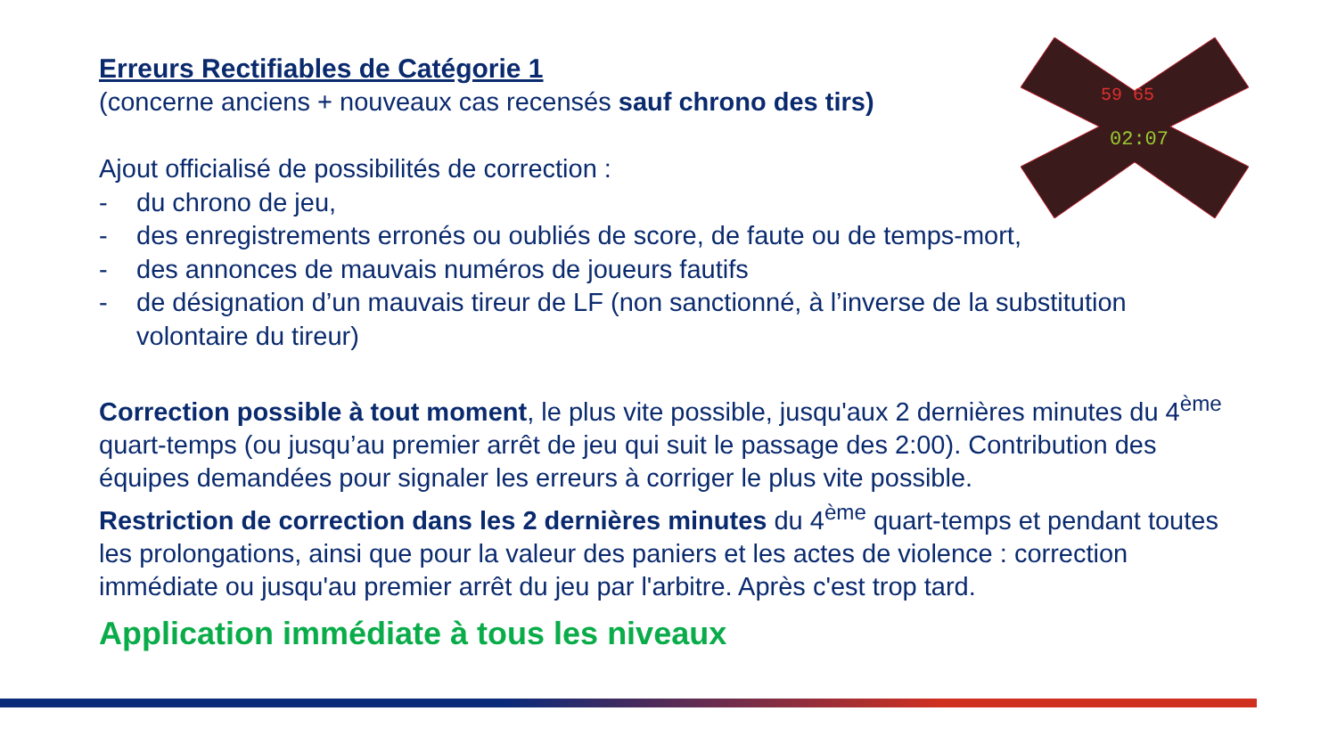59 65
02:07
Erreurs Rectifiables de Catégorie 1
(concerne anciens + nouveaux cas recensés sauf chrono des tirs)
Ajout officialisé de possibilités de correction :
- du chrono de jeu,
- des enregistrements erronés ou oubliés de score, de faute ou de temps-mort,
- des annonces de mauvais numéros de joueurs fautifs
- de désignation d’un mauvais tireur de LF (non sanctionné, à l’inverse de la substitution volontaire du tireur)
Correction possible à tout moment, le plus vite possible, jusqu'aux 2 dernières minutes du 4<sup>ème</sup> quart-temps (ou jusqu’au premier arrêt de jeu qui suit le passage des 2:00). Contribution des équipes demandées pour signaler les erreurs à corriger le plus vite possible.
Restriction de correction dans les 2 dernières minutes du 4<sup>ème</sup> quart-temps et pendant toutes les prolongations, ainsi que pour la valeur des paniers et les actes de violence : correction immédiate ou jusqu'au premier arrêt du jeu par l'arbitre. Après c'est trop tard.
Application immédiate à tous les niveaux